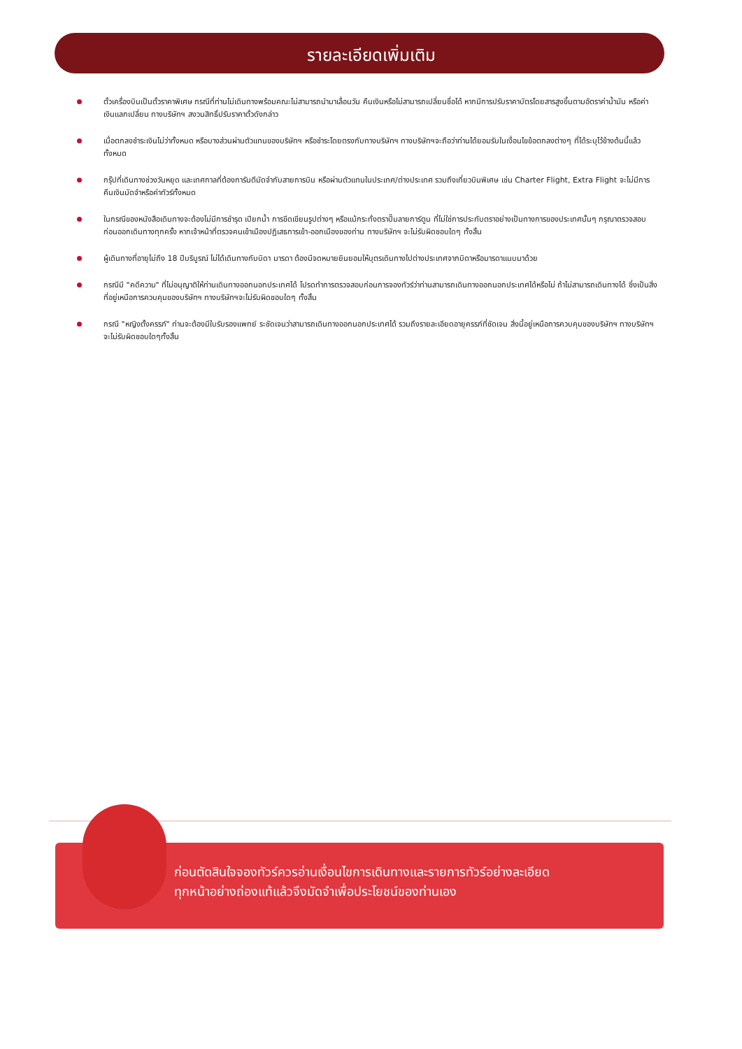รายละเอียดเพิ่มเติม
ตั๋วเครื่องบินเป็นตั๋วราคาพิเศษ กรณีที่ท่านไม่เดินทางพร้อมคณะไม่สามารถนำมาเลื่อนวัน คืนเงินหรือไม่สามารถเปลี่ยนชื่อได้ หากมีการปรับราคาบัตรโดยสารสูงขึ้นตามอัตราค่าน้ำมัน หรือค่าเงินแลกเปลี่ยน ทางบริษัทฯ สงวนสิทธิ์ปรับราคาตั๋วดังกล่าว
เมื่อตกลงชำระเงินไม่ว่าทั้งหมด หรือบางส่วนผ่านตัวแทนของบริษัทฯ หรือชำระโดยตรงกับทางบริษัทฯ ทางบริษัทฯจะถือว่าท่านได้ยอมรับในเงื่อนไขข้อตกลงต่างๆ ที่ได้ระบุไว้ข้างต้นนี้แล้วทั้งหมด
กรุ๊ปที่เดินทางช่วงวันหยุด และเทศกาลที่ต้องการันตีมัดจำกับสายการบิน หรือผ่านตัวแทนในประเทศ/ต่างประเทศ รวมถึงเที่ยวบินพิเศษ เช่น Charter Flight, Extra Flight จะไม่มีการคืนเงินมัดจำหรือค่าทัวร์ทั้งหมด
ในกรณีของหนังสือเดินทางจะต้องไม่มีการชำรุด เปียกน้ำ การขีดเขียนรูปต่างๆ หรือแม้กระทั่งตราปั๊มลายการ์ตูน ที่ไม่ใช่การประทับตราอย่างเป็นทางการของประเทศนั้นๆ กรุณาตรวจสอบก่อนออกเดินทางทุกครั้ง หากเจ้าหน้าที่ตรวจคนเข้าเมืองปฏิเสธการเข้า-ออกเมืองของท่าน ทางบริษัทฯ จะไม่รับผิดชอบใดๆ ทั้งสิ้น
ผู้เดินทางที่อายุไม่ถึง 18 ปีบริบูรณ์ ไม่ได้เดินทางกับบิดา มารดา ต้องมีจดหมายยินยอมให้บุตรเดินทางไปต่างประเทศจากบิดาหรือมารดาแนบมาด้วย
กรณีมี "คดีความ" ที่ไม่อนุญาติให้ท่านเดินทางออกนอกประเทศได้ โปรดทำการตรวจสอบก่อนการจองทัวร์ว่าท่านสามารถเดินทางออกนอกประเทศได้หรือไม่ ถ้าไม่สามารถเดินทางได้ ซึ่งเป็นสิ่งที่อยู่เหนือการควบคุมของบริษัทฯ ทางบริษัทฯจะไม่รับผิดชอบใดๆ ทั้งสิ้น
กรณี "หญิงตั้งครรภ์" ท่านจะต้องมีใบรับรองแพทย์ ระชัดเจนว่าสามารถเดินทางออกนอกประเทศได้ รวมถึงรายละเอียดอายุครรภ์ที่ชัดเจน สิ่งนี้อยู่เหนือการควบคุมของบริษัทฯ ทางบริษัทฯจะไม่รับผิดชอบใดๆทั้งสิ้น
ก่อนตัดสินใจจองทัวร์ควรอ่านเงื่อนไขการเดินทางและรายการทัวร์อย่างละเอียด
ทุกหน้าอย่างถ่องแท้แล้วจึงมัดจำเพื่อประโยชน์ของท่านเอง